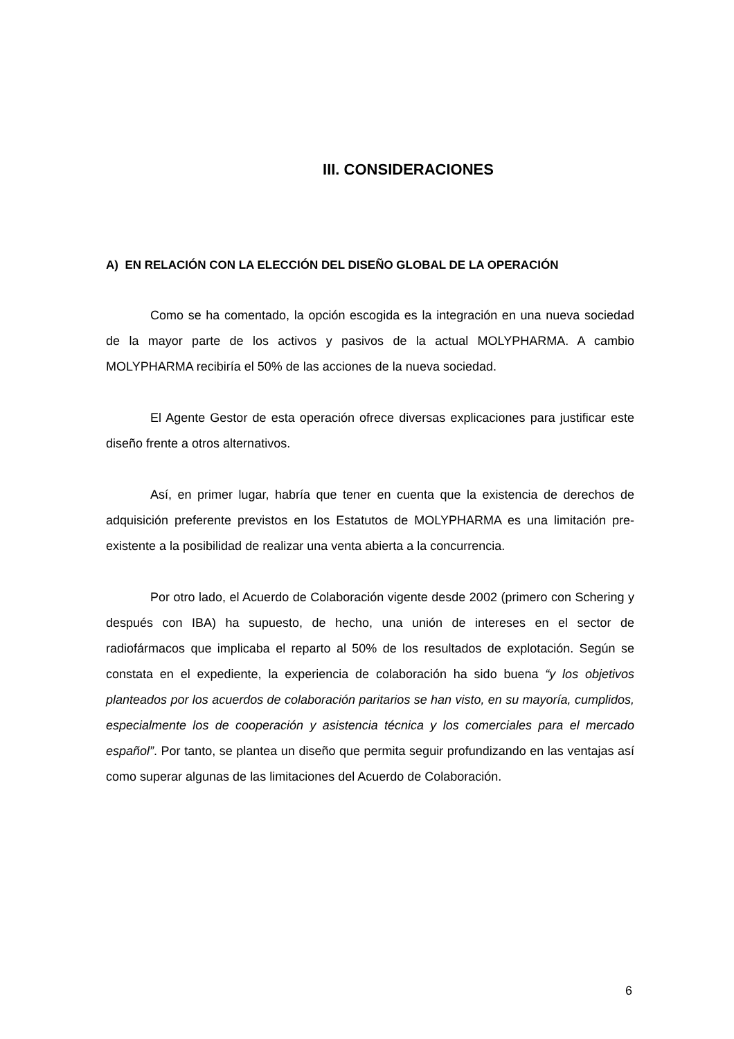III. CONSIDERACIONES
A) EN RELACIÓN CON LA ELECCIÓN DEL DISEÑO GLOBAL DE LA OPERACIÓN
Como se ha comentado, la opción escogida es la integración en una nueva sociedad de la mayor parte de los activos y pasivos de la actual MOLYPHARMA. A cambio MOLYPHARMA recibiría el 50% de las acciones de la nueva sociedad.
El Agente Gestor de esta operación ofrece diversas explicaciones para justificar este diseño frente a otros alternativos.
Así, en primer lugar, habría que tener en cuenta que la existencia de derechos de adquisición preferente previstos en los Estatutos de MOLYPHARMA es una limitación pre-existente a la posibilidad de realizar una venta abierta a la concurrencia.
Por otro lado, el Acuerdo de Colaboración vigente desde 2002 (primero con Schering y después con IBA) ha supuesto, de hecho, una unión de intereses en el sector de radiofármacos que implicaba el reparto al 50% de los resultados de explotación. Según se constata en el expediente, la experiencia de colaboración ha sido buena “y los objetivos planteados por los acuerdos de colaboración paritarios se han visto, en su mayoría, cumplidos, especialmente los de cooperación y asistencia técnica y los comerciales para el mercado español”. Por tanto, se plantea un diseño que permita seguir profundizando en las ventajas así como superar algunas de las limitaciones del Acuerdo de Colaboración.
6